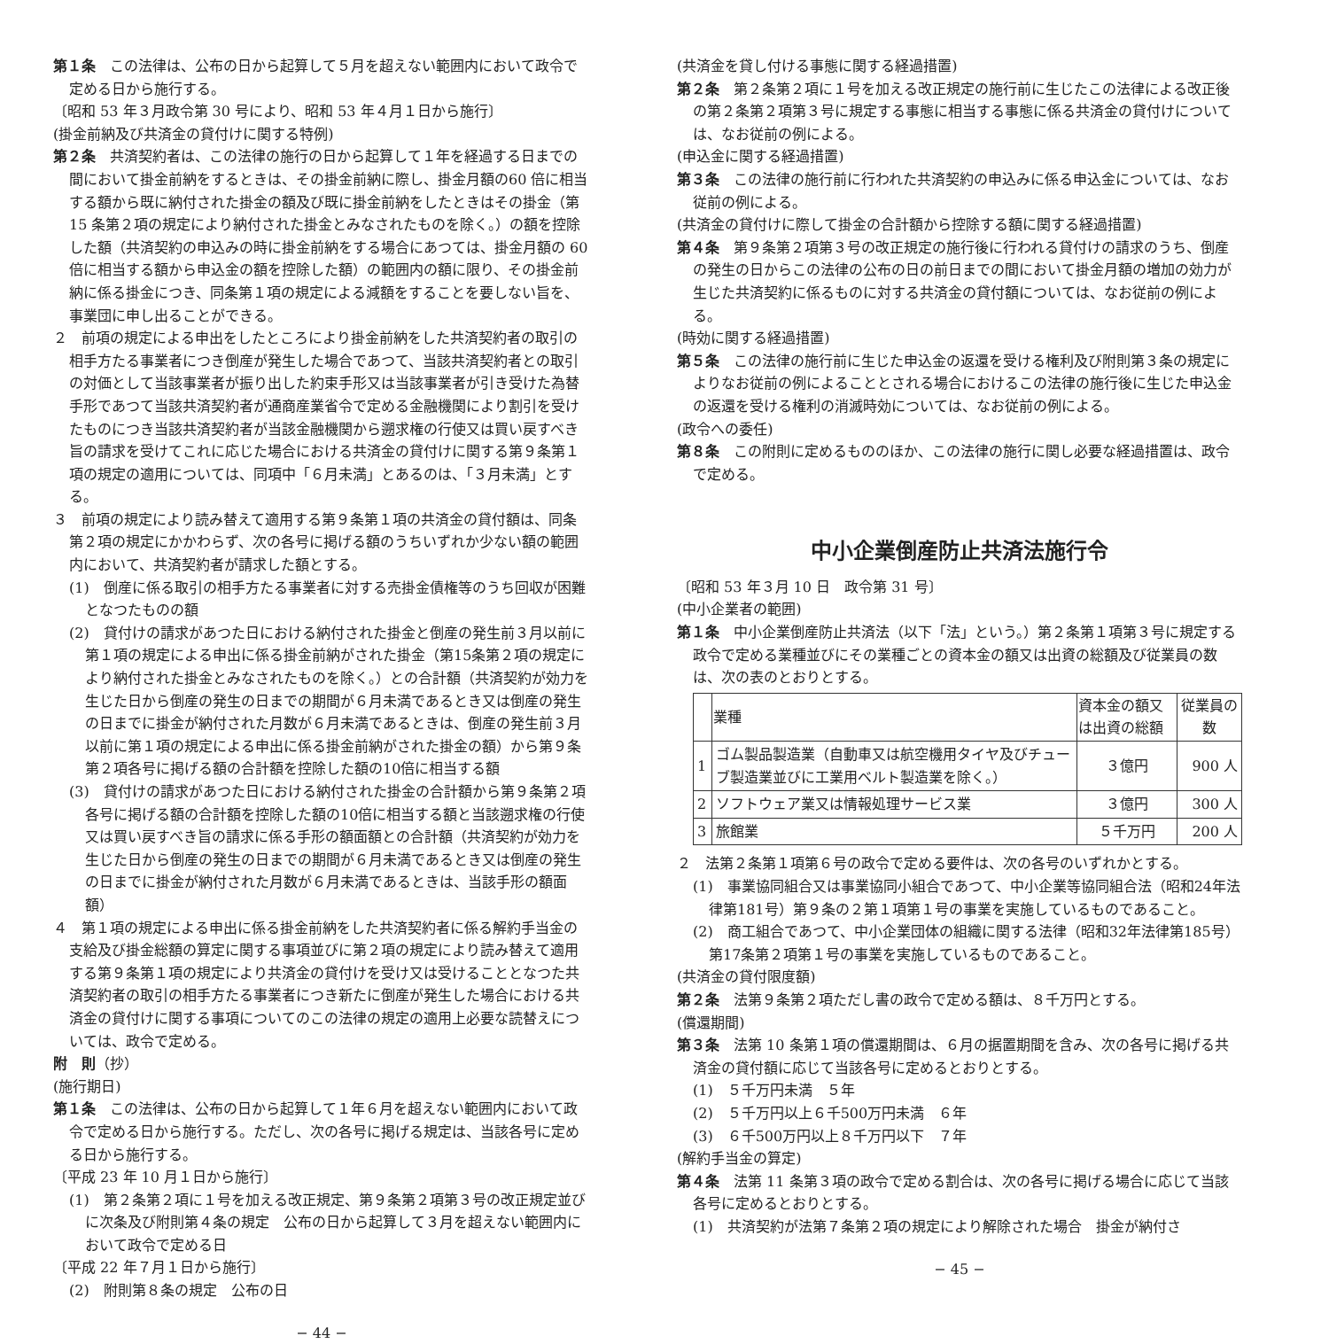第１条　この法律は、公布の日から起算して５月を超えない範囲内において政令で定める日から施行する。
〔昭和 53 年３月政令第 30 号により、昭和 53 年４月１日から施行〕
(掛金前納及び共済金の貸付けに関する特例)
第２条　共済契約者は、この法律の施行の日から起算して１年を経過する日までの間において掛金前納をするときは、その掛金前納に際し、掛金月額の60 倍に相当する額から既に納付された掛金の額及び既に掛金前納をしたときはその掛金（第 15 条第２項の規定により納付された掛金とみなされたものを除く。）の額を控除した額（共済契約の申込みの時に掛金前納をする場合にあつては、掛金月額の 60 倍に相当する額から申込金の額を控除した額）の範囲内の額に限り、その掛金前納に係る掛金につき、同条第１項の規定による減額をすることを要しない旨を、事業団に申し出ることができる。
２　前項の規定による申出をしたところにより掛金前納をした共済契約者の取引の相手方たる事業者につき倒産が発生した場合であつて、当該共済契約者との取引の対価として当該事業者が振り出した約束手形又は当該事業者が引き受けた為替手形であつて当該共済契約者が通商産業省令で定める金融機関により割引を受けたものにつき当該共済契約者が当該金融機関から遡求権の行使又は買い戻すべき旨の請求を受けてこれに応じた場合における共済金の貸付けに関する第９条第１項の規定の適用については、同項中「６月未満」とあるのは、「３月未満」とする。
３　前項の規定により読み替えて適用する第９条第１項の共済金の貸付額は、同条第２項の規定にかかわらず、次の各号に掲げる額のうちいずれか少ない額の範囲内において、共済契約者が請求した額とする。
(1)　倒産に係る取引の相手方たる事業者に対する売掛金債権等のうち回収が困難となつたものの額
(2)　貸付けの請求があつた日における納付された掛金と倒産の発生前３月以前に第１項の規定による申出に係る掛金前納がされた掛金（第15条第２項の規定により納付された掛金とみなされたものを除く。）との合計額（共済契約が効力を生じた日から倒産の発生の日までの期間が６月未満であるとき又は倒産の発生の日までに掛金が納付された月数が６月未満であるときは、倒産の発生前３月以前に第１項の規定による申出に係る掛金前納がされた掛金の額）から第９条第２項各号に掲げる額の合計額を控除した額の10倍に相当する額
(3)　貸付けの請求があつた日における納付された掛金の合計額から第９条第２項各号に掲げる額の合計額を控除した額の10倍に相当する額と当該遡求権の行使又は買い戻すべき旨の請求に係る手形の額面額との合計額（共済契約が効力を生じた日から倒産の発生の日までの期間が６月未満であるとき又は倒産の発生の日までに掛金が納付された月数が６月未満であるときは、当該手形の額面額）
４　第１項の規定による申出に係る掛金前納をした共済契約者に係る解約手当金の支給及び掛金総額の算定に関する事項並びに第２項の規定により読み替えて適用する第９条第１項の規定により共済金の貸付けを受け又は受けることとなつた共済契約者の取引の相手方たる事業者につき新たに倒産が発生した場合における共済金の貸付けに関する事項についてのこの法律の規定の適用上必要な読替えについては、政令で定める。
附　則（抄）
(施行期日)
第１条　この法律は、公布の日から起算して１年６月を超えない範囲内において政令で定める日から施行する。ただし、次の各号に掲げる規定は、当該各号に定める日から施行する。
〔平成 23 年 10 月１日から施行〕
(1)　第２条第２項に１号を加える改正規定、第９条第２項第３号の改正規定並びに次条及び附則第４条の規定　公布の日から起算して３月を超えない範囲内において政令で定める日
〔平成 22 年７月１日から施行〕
(2)　附則第８条の規定　公布の日
− 44 −
(共済金を貸し付ける事態に関する経過措置)
第２条　第２条第２項に１号を加える改正規定の施行前に生じたこの法律による改正後の第２条第２項第３号に規定する事態に相当する事態に係る共済金の貸付けについては、なお従前の例による。
(申込金に関する経過措置)
第３条　この法律の施行前に行われた共済契約の申込みに係る申込金については、なお従前の例による。
(共済金の貸付けに際して掛金の合計額から控除する額に関する経過措置)
第４条　第９条第２項第３号の改正規定の施行後に行われる貸付けの請求のうち、倒産の発生の日からこの法律の公布の日の前日までの間において掛金月額の増加の効力が生じた共済契約に係るものに対する共済金の貸付額については、なお従前の例による。
(時効に関する経過措置)
第５条　この法律の施行前に生じた申込金の返還を受ける権利及び附則第３条の規定によりなお従前の例によることとされる場合におけるこの法律の施行後に生じた申込金の返還を受ける権利の消滅時効については、なお従前の例による。
(政令への委任)
第８条　この附則に定めるもののほか、この法律の施行に関し必要な経過措置は、政令で定める。
中小企業倒産防止共済法施行令
〔昭和 53 年３月 10 日　政令第 31 号〕
(中小企業者の範囲)
第１条　中小企業倒産防止共済法（以下「法」という。）第２条第１項第３号に規定する政令で定める業種並びにその業種ごとの資本金の額又は出資の総額及び従業員の数は、次の表のとおりとする。
| | 業種 | 資本金の額又は出資の総額 | 従業員の数 |
| --- | --- | --- | --- |
| 1 | ゴム製品製造業（自動車又は航空機用タイヤ及びチューブ製造業並びに工業用ベルト製造業を除く。） | ３億円 | 900 人 |
| 2 | ソフトウェア業又は情報処理サービス業 | ３億円 | 300 人 |
| 3 | 旅館業 | ５千万円 | 200 人 |
２　法第２条第１項第６号の政令で定める要件は、次の各号のいずれかとする。
(1)　事業協同組合又は事業協同小組合であつて、中小企業等協同組合法（昭和24年法律第181号）第９条の２第１項第１号の事業を実施しているものであること。
(2)　商工組合であつて、中小企業団体の組織に関する法律（昭和32年法律第185号）第17条第２項第１号の事業を実施しているものであること。
(共済金の貸付限度額)
第２条　法第９条第２項ただし書の政令で定める額は、８千万円とする。
(償還期間)
第３条　法第 10 条第１項の償還期間は、６月の据置期間を含み、次の各号に掲げる共済金の貸付額に応じて当該各号に定めるとおりとする。
(1)　５千万円未満　５年
(2)　５千万円以上６千500万円未満　６年
(3)　６千500万円以上８千万円以下　７年
(解約手当金の算定)
第４条　法第 11 条第３項の政令で定める割合は、次の各号に掲げる場合に応じて当該各号に定めるとおりとする。
(1)　共済契約が法第７条第２項の規定により解除された場合　掛金が納付さ
− 45 −